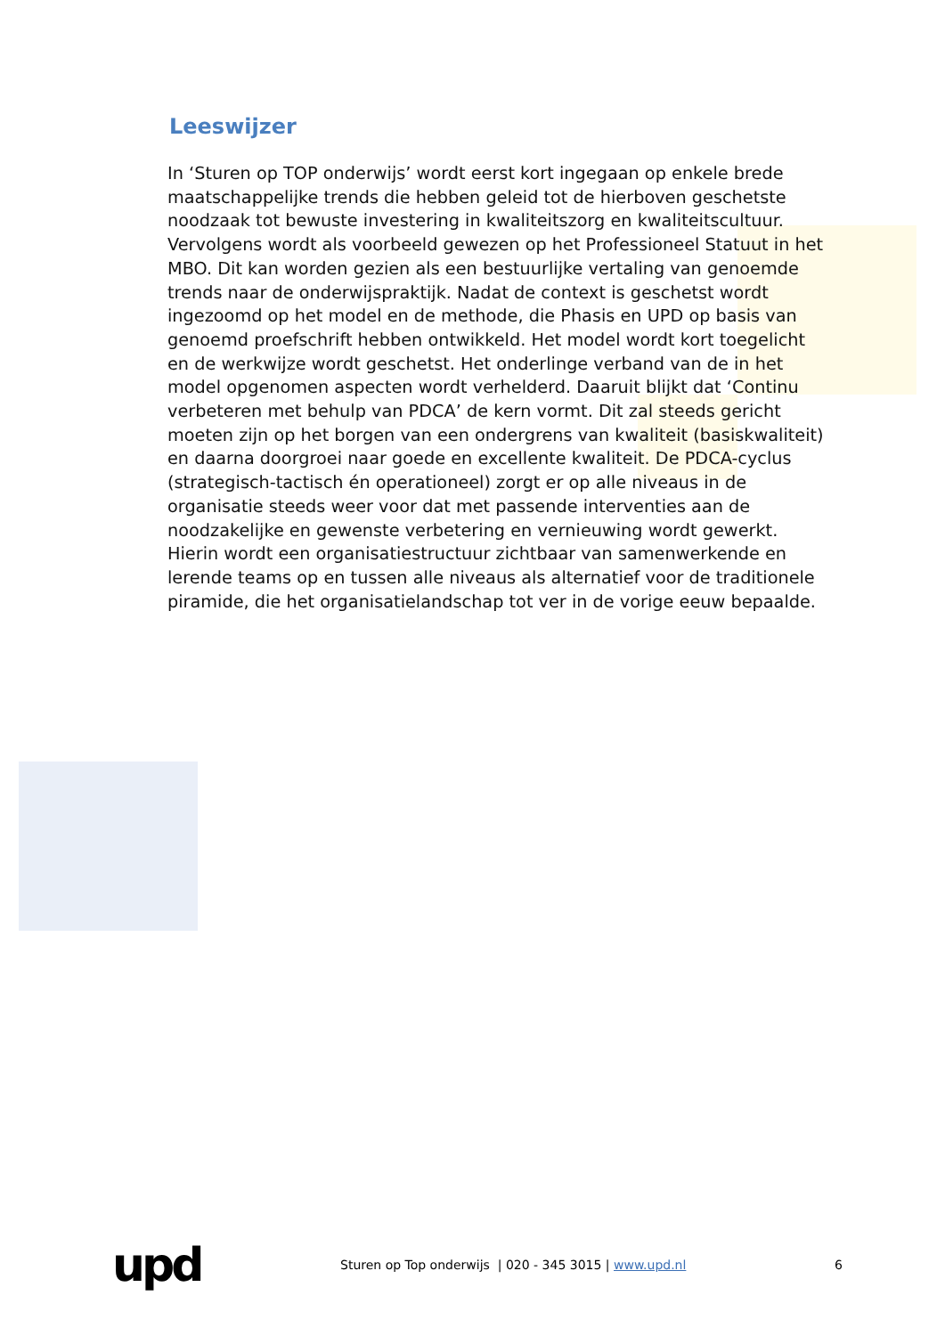Leeswijzer
In ‘Sturen op TOP onderwijs’ wordt eerst kort ingegaan op enkele brede maatschappelijke trends die hebben geleid tot de hierboven geschetste noodzaak tot bewuste investering in kwaliteitszorg en kwaliteitscultuur. Vervolgens wordt als voorbeeld gewezen op het Professioneel Statuut in het MBO. Dit kan worden gezien als een bestuurlijke vertaling van genoemde trends naar de onderwijspraktijk. Nadat de context is geschetst wordt ingezoomd op het model en de methode, die Phasis en UPD op basis van genoemd proefschrift hebben ontwikkeld. Het model wordt kort toegelicht en de werkwijze wordt geschetst. Het onderlinge verband van de in het model opgenomen aspecten wordt verhelderd. Daaruit blijkt dat ‘Continu verbeteren met behulp van PDCA’ de kern vormt. Dit zal steeds gericht moeten zijn op het borgen van een ondergrens van kwaliteit (basiskwaliteit) en daarna doorgroei naar goede en excellente kwaliteit. De PDCA-cyclus (strategisch-tactisch én operationeel) zorgt er op alle niveaus in de organisatie steeds weer voor dat met passende interventies aan de noodzakelijke en gewenste verbetering en vernieuwing wordt gewerkt. Hierin wordt een organisatiestructuur zichtbaar van samenwerkende en lerende teams op en tussen alle niveaus als alternatief voor de traditionele piramide, die het organisatielandschap tot ver in de vorige eeuw bepaalde.
upd
Sturen op Top onderwijs | 020 - 345 3015 | www.upd.nl
6